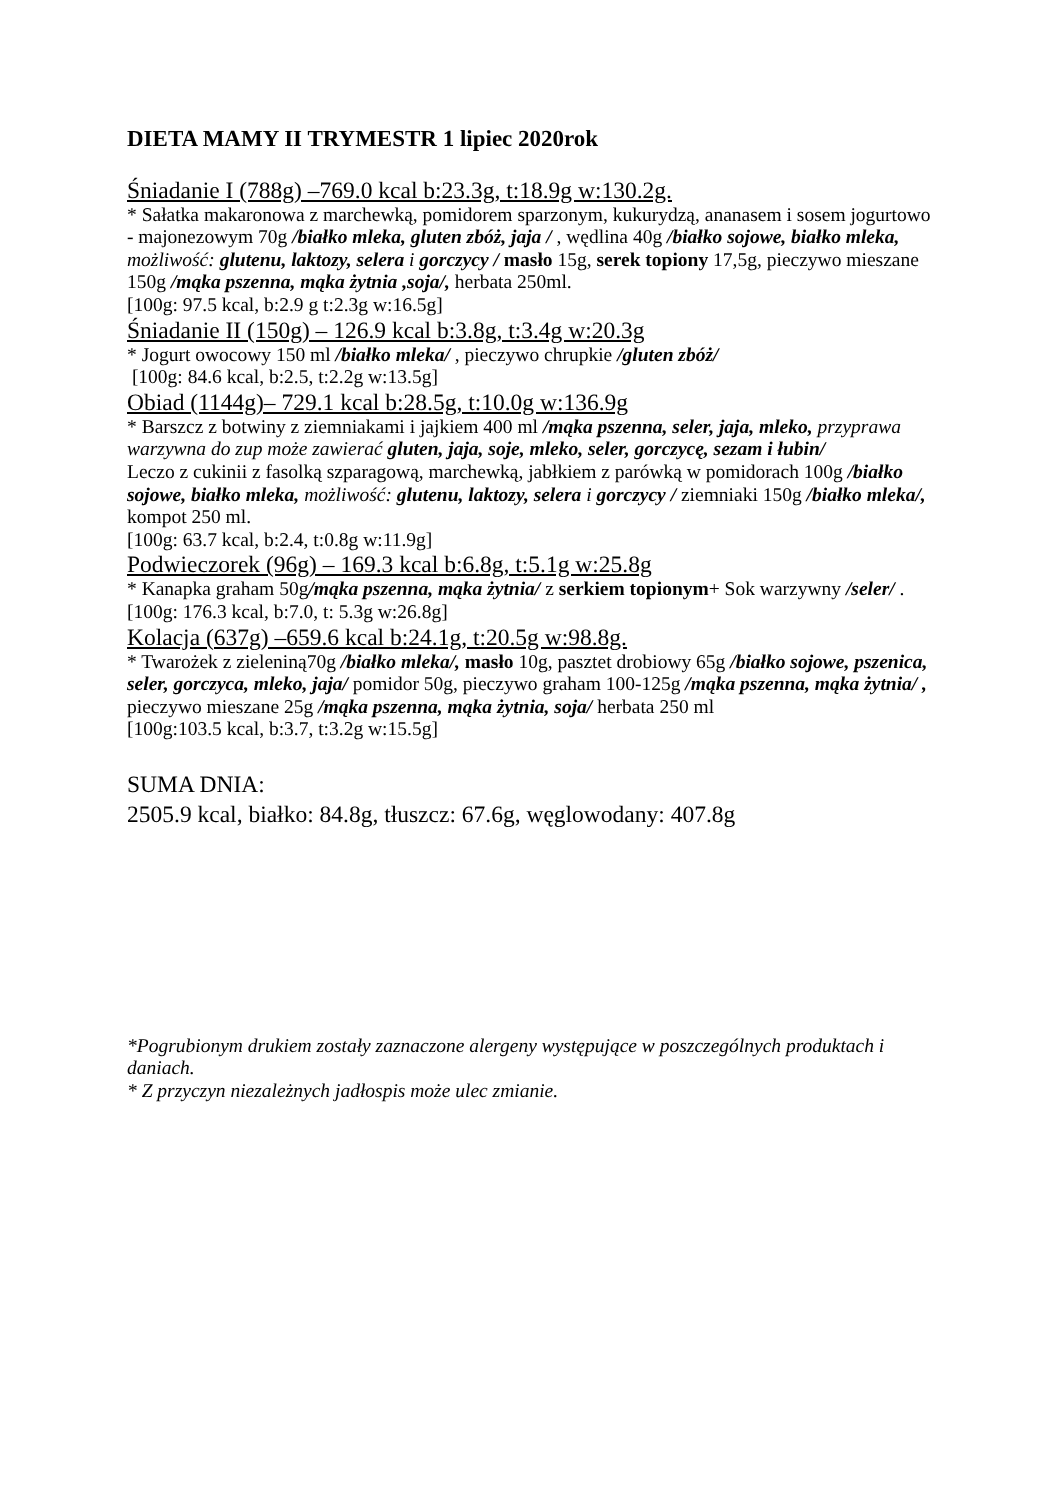DIETA MAMY II TRYMESTR 1 lipiec 2020rok
Śniadanie I (788g) –769.0 kcal b:23.3g, t:18.9g w:130.2g.
* Sałatka makaronowa z marchewką, pomidorem sparzonym, kukurydzą, ananasem i sosem jogurtowo - majonezowym 70g /białko mleka, gluten zbóż, jaja / , wędlina 40g /białko sojowe, białko mleka, możliwość: glutenu, laktozy, selera i gorczycy / masło 15g, serek topiony 17,5g, pieczywo mieszane 150g /mąka pszenna, mąka żytnia ,soja/, herbata 250ml.
[100g: 97.5 kcal, b:2.9 g t:2.3g w:16.5g]
Śniadanie II (150g) – 126.9 kcal b:3.8g, t:3.4g w:20.3g
* Jogurt owocowy 150 ml /białko mleka/ , pieczywo chrupkie /gluten zbóż/
[100g: 84.6 kcal, b:2.5, t:2.2g w:13.5g]
Obiad (1144g)– 729.1 kcal b:28.5g, t:10.0g w:136.9g
* Barszcz z botwiny z ziemniakami i jajkiem 400 ml /mąka pszenna, seler, jaja, mleko, przyprawa warzywna do zup może zawierać gluten, jaja, soje, mleko, seler, gorczycę, sezam i łubin/
Leczo z cukinii z fasolką szparagową, marchewką, jabłkiem z parówką w pomidorach 100g /białko sojowe, białko mleka, możliwość: glutenu, laktozy, selera i gorczycy / ziemniaki 150g /białko mleka/, kompot 250 ml.
[100g: 63.7 kcal, b:2.4, t:0.8g w:11.9g]
Podwieczorek (96g) – 169.3 kcal b:6.8g, t:5.1g w:25.8g
* Kanapka graham 50g/mąka pszenna, mąka żytnia/ z serkiem topionym+ Sok warzywny /seler/ .
[100g: 176.3 kcal, b:7.0, t: 5.3g w:26.8g]
Kolacja (637g) –659.6 kcal b:24.1g, t:20.5g w:98.8g.
* Twarożek z zieleniną70g /białko mleka/, masło 10g, pasztet drobiowy 65g /białko sojowe, pszenica, seler, gorczyca, mleko, jaja/ pomidor 50g, pieczywo graham 100-125g /mąka pszenna, mąka żytnia/ , pieczywo mieszane 25g /mąka pszenna, mąka żytnia, soja/ herbata 250 ml
[100g:103.5 kcal, b:3.7, t:3.2g w:15.5g]
SUMA DNIA:
2505.9 kcal, białko: 84.8g, tłuszcz: 67.6g, węglowodany: 407.8g
*Pogrubionym drukiem zostały zaznaczone alergeny występujące w poszczególnych produktach i daniach.
* Z przyczyn niezależnych jadłospis może ulec zmianie.